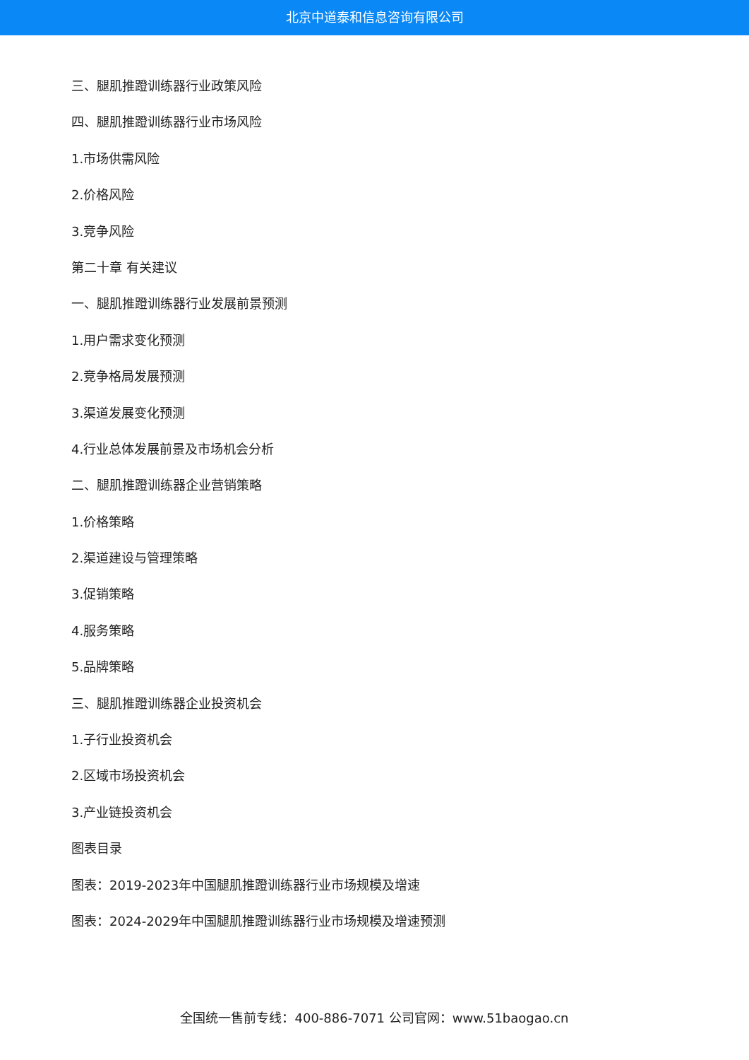北京中道泰和信息咨询有限公司
三、腿肌推蹬训练器行业政策风险
四、腿肌推蹬训练器行业市场风险
1.市场供需风险
2.价格风险
3.竞争风险
第二十章 有关建议
一、腿肌推蹬训练器行业发展前景预测
1.用户需求变化预测
2.竞争格局发展预测
3.渠道发展变化预测
4.行业总体发展前景及市场机会分析
二、腿肌推蹬训练器企业营销策略
1.价格策略
2.渠道建设与管理策略
3.促销策略
4.服务策略
5.品牌策略
三、腿肌推蹬训练器企业投资机会
1.子行业投资机会
2.区域市场投资机会
3.产业链投资机会
图表目录
图表：2019-2023年中国腿肌推蹬训练器行业市场规模及增速
图表：2024-2029年中国腿肌推蹬训练器行业市场规模及增速预测
全国统一售前专线：400-886-7071 公司官网：www.51baogao.cn